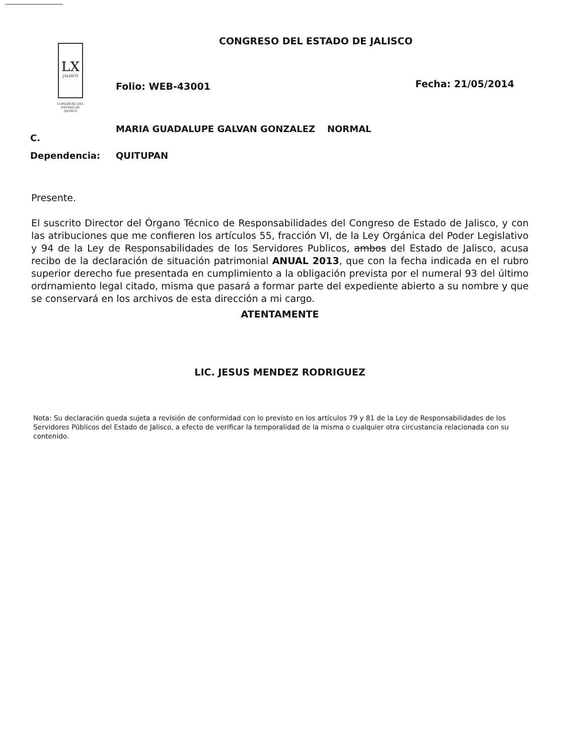CONGRESO DEL ESTADO DE JALISCO
LX
JALISCO
CONGRESO DEL ESTADO DE JALISCO
Folio: WEB-43001 Fecha: 21/05/2014
C.
MARIA GUADALUPE GALVAN GONZALEZ NORMAL
Dependencia: QUITUPAN
Presente.
El suscrito Director del Órgano Técnico de Responsabilidades del Congreso de Estado de Jalisco, y con las atribuciones que me confieren los artículos 55, fracción VI, de la Ley Orgánica del Poder Legislativo y 94 de la Ley de Responsabilidades de los Servidores Publicos, ambos del Estado de Jalisco, acusa recibo de la declaración de situación patrimonial ANUAL 2013, que con la fecha indicada en el rubro superior derecho fue presentada en cumplimiento a la obligación prevista por el numeral 93 del último ordrnamiento legal citado, misma que pasará a formar parte del expediente abierto a su nombre y que se conservará en los archivos de esta dirección a mi cargo.
ATENTAMENTE
LIC. JESUS MENDEZ RODRIGUEZ
Nota: Su declaración queda sujeta a revisión de conformidad con lo previsto en los artículos 79 y 81 de la Ley de Responsabilidades de los Servidores Públicos del Estado de Jalisco, a efecto de verificar la temporalidad de la misma o cualquier otra circustancia relacionada con su contenido.